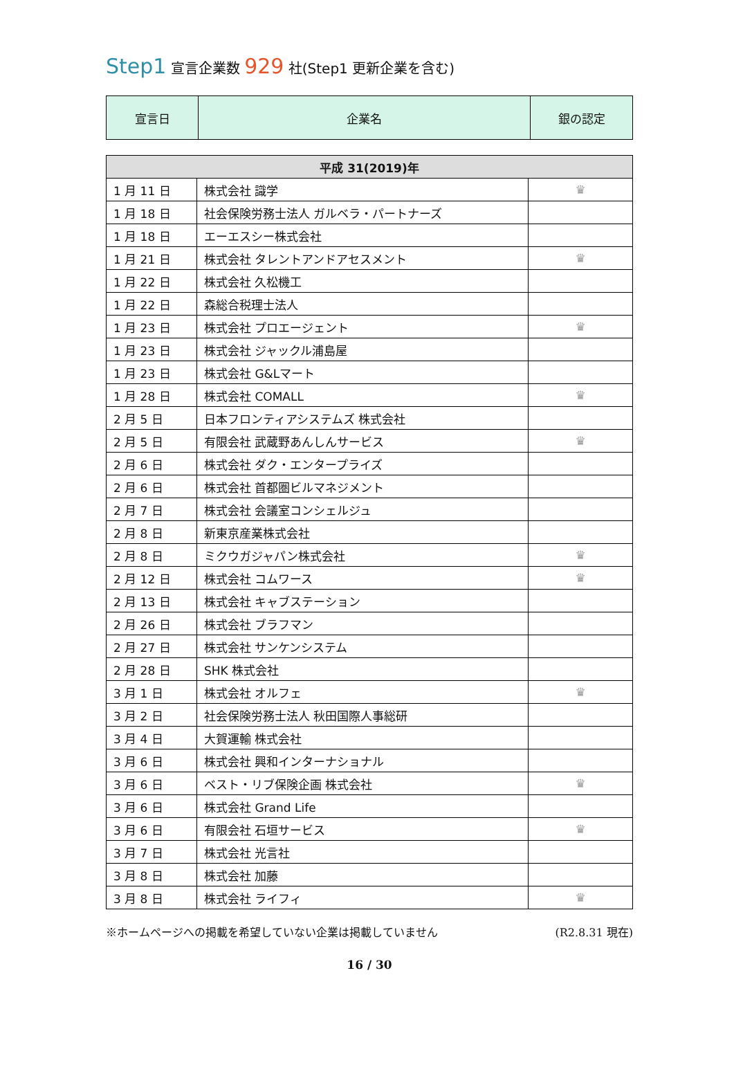Step1 宣言企業数 929 社(Step1 更新企業を含む)
| 宣言日 | 企業名 | 銀の認定 |
| 平成 31(2019)年 | | |
| --- | --- | --- |
| 1 月 11 日 | 株式会社 識学 | ♛ |
| 1 月 18 日 | 社会保険労務士法人 ガルベラ・パートナーズ | |
| 1 月 18 日 | エーエスシー株式会社 | |
| 1 月 21 日 | 株式会社 タレントアンドアセスメント | ♛ |
| 1 月 22 日 | 株式会社 久松機工 | |
| 1 月 22 日 | 森総合税理士法人 | |
| 1 月 23 日 | 株式会社 プロエージェント | ♛ |
| 1 月 23 日 | 株式会社 ジャックル浦島屋 | |
| 1 月 23 日 | 株式会社 G&Lマート | |
| 1 月 28 日 | 株式会社 COMALL | ♛ |
| 2 月 5 日 | 日本フロンティアシステムズ 株式会社 | |
| 2 月 5 日 | 有限会社 武蔵野あんしんサービス | ♛ |
| 2 月 6 日 | 株式会社 ダク・エンタープライズ | |
| 2 月 6 日 | 株式会社 首都圏ビルマネジメント | |
| 2 月 7 日 | 株式会社 会議室コンシェルジュ | |
| 2 月 8 日 | 新東京産業株式会社 | |
| 2 月 8 日 | ミクウガジャパン株式会社 | ♛ |
| 2 月 12 日 | 株式会社 コムワース | ♛ |
| 2 月 13 日 | 株式会社 キャブステーション | |
| 2 月 26 日 | 株式会社 ブラフマン | |
| 2 月 27 日 | 株式会社 サンケンシステム | |
| 2 月 28 日 | SHK 株式会社 | |
| 3 月 1 日 | 株式会社 オルフェ | ♛ |
| 3 月 2 日 | 社会保険労務士法人 秋田国際人事総研 | |
| 3 月 4 日 | 大賀運輸 株式会社 | |
| 3 月 6 日 | 株式会社 興和インターナショナル | |
| 3 月 6 日 | ベスト・リブ保険企画 株式会社 | ♛ |
| 3 月 6 日 | 株式会社 Grand Life | |
| 3 月 6 日 | 有限会社 石垣サービス | ♛ |
| 3 月 7 日 | 株式会社 光言社 | |
| 3 月 8 日 | 株式会社 加藤 | |
| 3 月 8 日 | 株式会社 ライフィ | ♛ |
※ホームページへの掲載を希望していない企業は掲載していません (R2.8.31 現在)
16 / 30